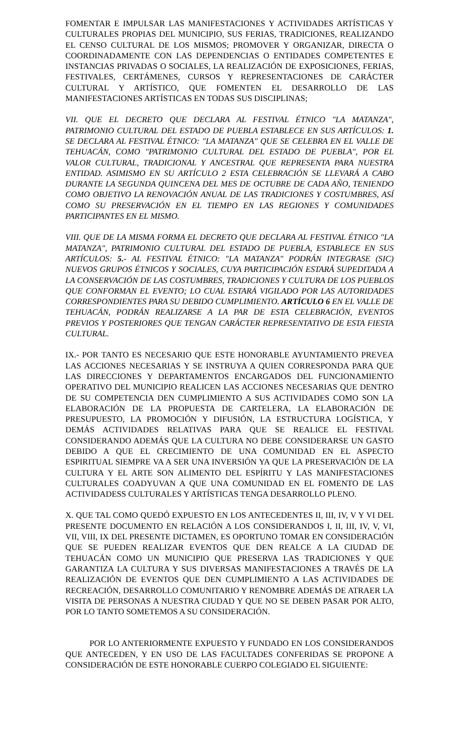FOMENTAR E IMPULSAR LAS MANIFESTACIONES Y ACTIVIDADES ARTÍSTICAS Y CULTURALES PROPIAS DEL MUNICIPIO, SUS FERIAS, TRADICIONES, REALIZANDO EL CENSO CULTURAL DE LOS MISMOS; PROMOVER Y ORGANIZAR, DIRECTA O COORDINADAMENTE CON LAS DEPENDENCIAS O ENTIDADES COMPETENTES E INSTANCIAS PRIVADAS O SOCIALES, LA REALIZACIÓN DE EXPOSICIONES, FERIAS, FESTIVALES, CERTÁMENES, CURSOS Y REPRESENTACIONES DE CARÁCTER CULTURAL Y ARTÍSTICO, QUE FOMENTEN EL DESARROLLO DE LAS MANIFESTACIONES ARTÍSTICAS EN TODAS SUS DISCIPLINAS;
VII. QUE EL DECRETO QUE DECLARA AL FESTIVAL ÉTNICO "LA MATANZA", PATRIMONIO CULTURAL DEL ESTADO DE PUEBLA ESTABLECE EN SUS ARTÍCULOS: 1. SE DECLARA AL FESTIVAL ÉTNICO: "LA MATANZA" QUE SE CELEBRA EN EL VALLE DE TEHUACÁN, COMO "PATRIMONIO CULTURAL DEL ESTADO DE PUEBLA", POR EL VALOR CULTURAL, TRADICIONAL Y ANCESTRAL QUE REPRESENTA PARA NUESTRA ENTIDAD. ASIMISMO EN SU ARTÍCULO 2 ESTA CELEBRACIÓN SE LLEVARÁ A CABO DURANTE LA SEGUNDA QUINCENA DEL MES DE OCTUBRE DE CADA AÑO, TENIENDO COMO OBJETIVO LA RENOVACIÓN ANUAL DE LAS TRADICIONES Y COSTUMBRES, ASÍ COMO SU PRESERVACIÓN EN EL TIEMPO EN LAS REGIONES Y COMUNIDADES PARTICIPANTES EN EL MISMO.
VIII. QUE DE LA MISMA FORMA EL DECRETO QUE DECLARA AL FESTIVAL ÉTNICO "LA MATANZA", PATRIMONIO CULTURAL DEL ESTADO DE PUEBLA, ESTABLECE EN SUS ARTÍCULOS: 5.- AL FESTIVAL ÉTNICO: "LA MATANZA" PODRÁN INTEGRASE (SIC) NUEVOS GRUPOS ÉTNICOS Y SOCIALES, CUYA PARTICIPACIÓN ESTARÁ SUPEDITADA A LA CONSERVACIÓN DE LAS COSTUMBRES, TRADICIONES Y CULTURA DE LOS PUEBLOS QUE CONFORMAN EL EVENTO; LO CUAL ESTARÁ VIGILADO POR LAS AUTORIDADES CORRESPONDIENTES PARA SU DEBIDO CUMPLIMIENTO. ARTÍCULO 6 EN EL VALLE DE TEHUACÁN, PODRÁN REALIZARSE A LA PAR DE ESTA CELEBRACIÓN, EVENTOS PREVIOS Y POSTERIORES QUE TENGAN CARÁCTER REPRESENTATIVO DE ESTA FIESTA CULTURAL.
IX.- POR TANTO ES NECESARIO QUE ESTE HONORABLE AYUNTAMIENTO PREVEA LAS ACCIONES NECESARIAS Y SE INSTRUYA A QUIEN CORRESPONDA PARA QUE LAS DIRECCIONES Y DEPARTAMENTOS ENCARGADOS DEL FUNCIONAMIENTO OPERATIVO DEL MUNICIPIO REALICEN LAS ACCIONES NECESARIAS QUE DENTRO DE SU COMPETENCIA DEN CUMPLIMIENTO A SUS ACTIVIDADES COMO SON LA ELABORACIÓN DE LA PROPUESTA DE CARTELERA, LA ELABORACIÓN DE PRESUPUESTO, LA PROMOCIÓN Y DIFUSIÓN, LA ESTRUCTURA LOGÍSTICA, Y DEMÁS ACTIVIDADES RELATIVAS PARA QUE SE REALICE EL FESTIVAL CONSIDERANDO ADEMÁS QUE LA CULTURA NO DEBE CONSIDERARSE UN GASTO DEBIDO A QUE EL CRECIMIENTO DE UNA COMUNIDAD EN EL ASPECTO ESPIRITUAL SIEMPRE VA A SER UNA INVERSIÓN YA QUE LA PRESERVACIÓN DE LA CULTURA Y EL ARTE SON ALIMENTO DEL ESPÍRITU Y LAS MANIFESTACIONES CULTURALES COADYUVAN A QUE UNA COMUNIDAD EN EL FOMENTO DE LAS ACTIVIDADESS CULTURALES Y ARTÍSTICAS TENGA DESARROLLO PLENO.
X. QUE TAL COMO QUEDÓ EXPUESTO EN LOS ANTECEDENTES II, III, IV, V Y VI DEL PRESENTE DOCUMENTO EN RELACIÓN A LOS CONSIDERANDOS I, II, III, IV, V, VI, VII, VIII, IX DEL PRESENTE DICTAMEN, ES OPORTUNO TOMAR EN CONSIDERACIÓN QUE SE PUEDEN REALIZAR EVENTOS QUE DEN REALCE A LA CIUDAD DE TEHUACÁN COMO UN MUNICIPIO QUE PRESERVA LAS TRADICIONES Y QUE GARANTIZA LA CULTURA Y SUS DIVERSAS MANIFESTACIONES A TRAVÉS DE LA REALIZACIÓN DE EVENTOS QUE DEN CUMPLIMIENTO A LAS ACTIVIDADES DE RECREACIÓN, DESARROLLO COMUNITARIO Y RENOMBRE ADEMÁS DE ATRAER LA VISITA DE PERSONAS A NUESTRA CIUDAD Y QUE NO SE DEBEN PASAR POR ALTO, POR LO TANTO SOMETEMOS A SU CONSIDERACIÓN.
POR LO ANTERIORMENTE EXPUESTO Y FUNDADO EN LOS CONSIDERANDOS QUE ANTECEDEN, Y EN USO DE LAS FACULTADES CONFERIDAS SE PROPONE A CONSIDERACIÓN DE ESTE HONORABLE CUERPO COLEGIADO EL SIGUIENTE: